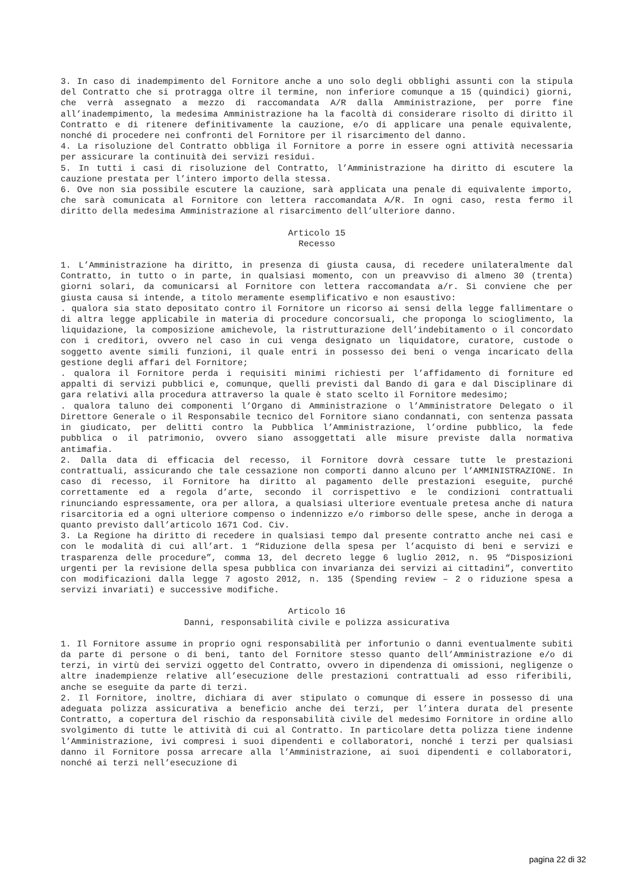3. In caso di inadempimento del Fornitore anche a uno solo degli obblighi assunti con la stipula del Contratto che si protragga oltre il termine, non inferiore comunque a 15 (quindici) giorni, che verrà assegnato a mezzo di raccomandata A/R dalla Amministrazione, per porre fine all’inadempimento, la medesima Amministrazione ha la facoltà di considerare risolto di diritto il Contratto e di ritenere definitivamente la cauzione, e/o di applicare una penale equivalente, nonché di procedere nei confronti del Fornitore per il risarcimento del danno.
4. La risoluzione del Contratto obbliga il Fornitore a porre in essere ogni attività necessaria per assicurare la continuità dei servizi residui.
5. In tutti i casi di risoluzione del Contratto, l’Amministrazione ha diritto di escutere la cauzione prestata per l’intero importo della stessa.
6. Ove non sia possibile escutere la cauzione, sarà applicata una penale di equivalente importo, che sarà comunicata al Fornitore con lettera raccomandata A/R. In ogni caso, resta fermo il diritto della medesima Amministrazione al risarcimento dell’ulteriore danno.
Articolo 15
Recesso
1. L’Amministrazione ha diritto, in presenza di giusta causa, di recedere unilateralmente dal Contratto, in tutto o in parte, in qualsiasi momento, con un preavviso di almeno 30 (trenta) giorni solari, da comunicarsi al Fornitore con lettera raccomandata a/r. Si conviene che per giusta causa si intende, a titolo meramente esemplificativo e non esaustivo:
. qualora sia stato depositato contro il Fornitore un ricorso ai sensi della legge fallimentare o di altra legge applicabile in materia di procedure concorsuali, che proponga lo scioglimento, la liquidazione, la composizione amichevole, la ristrutturazione dell’indebitamento o il concordato con i creditori, ovvero nel caso in cui venga designato un liquidatore, curatore, custode o soggetto avente simili funzioni, il quale entri in possesso dei beni o venga incaricato della gestione degli affari del Fornitore;
. qualora il Fornitore perda i requisiti minimi richiesti per l’affidamento di forniture ed appalti di servizi pubblici e, comunque, quelli previsti dal Bando di gara e dal Disciplinare di gara relativi alla procedura attraverso la quale è stato scelto il Fornitore medesimo;
. qualora taluno dei componenti l’Organo di Amministrazione o l’Amministratore Delegato o il Direttore Generale o il Responsabile tecnico del Fornitore siano condannati, con sentenza passata in giudicato, per delitti contro la Pubblica l’Amministrazione, l’ordine pubblico, la fede pubblica o il patrimonio, ovvero siano assoggettati alle misure previste dalla normativa antimafia.
2. Dalla data di efficacia del recesso, il Fornitore dovrà cessare tutte le prestazioni contrattuali, assicurando che tale cessazione non comporti danno alcuno per l’AMMINISTRAZIONE. In caso di recesso, il Fornitore ha diritto al pagamento delle prestazioni eseguite, purché correttamente ed a regola d’arte, secondo il corrispettivo e le condizioni contrattuali rinunciando espressamente, ora per allora, a qualsiasi ulteriore eventuale pretesa anche di natura risarcitoria ed a ogni ulteriore compenso o indennizzo e/o rimborso delle spese, anche in deroga a quanto previsto dall’articolo 1671 Cod. Civ.
3. La Regione ha diritto di recedere in qualsiasi tempo dal presente contratto anche nei casi e con le modalità di cui all’art. 1 “Riduzione della spesa per l’acquisto di beni e servizi e trasparenza delle procedure”, comma 13, del decreto legge 6 luglio 2012, n. 95 “Disposizioni urgenti per la revisione della spesa pubblica con invarianza dei servizi ai cittadini”, convertito con modificazioni dalla legge 7 agosto 2012, n. 135 (Spending review – 2 o riduzione spesa a servizi invariati) e successive modifiche.
Articolo 16
Danni, responsabilità civile e polizza assicurativa
1. Il Fornitore assume in proprio ogni responsabilità per infortunio o danni eventualmente subiti da parte di persone o di beni, tanto del Fornitore stesso quanto dell’Amministrazione e/o di terzi, in virtù dei servizi oggetto del Contratto, ovvero in dipendenza di omissioni, negligenze o altre inadempienze relative all’esecuzione delle prestazioni contrattuali ad esso riferibili, anche se eseguite da parte di terzi.
2. Il Fornitore, inoltre, dichiara di aver stipulato o comunque di essere in possesso di una adeguata polizza assicurativa a beneficio anche dei terzi, per l’intera durata del presente Contratto, a copertura del rischio da responsabilità civile del medesimo Fornitore in ordine allo svolgimento di tutte le attività di cui al Contratto. In particolare detta polizza tiene indenne l’Amministrazione, ivi compresi i suoi dipendenti e collaboratori, nonché i terzi per qualsiasi danno il Fornitore possa arrecare alla l’Amministrazione, ai suoi dipendenti e collaboratori, nonché ai terzi nell’esecuzione di
pagina 22 di 32